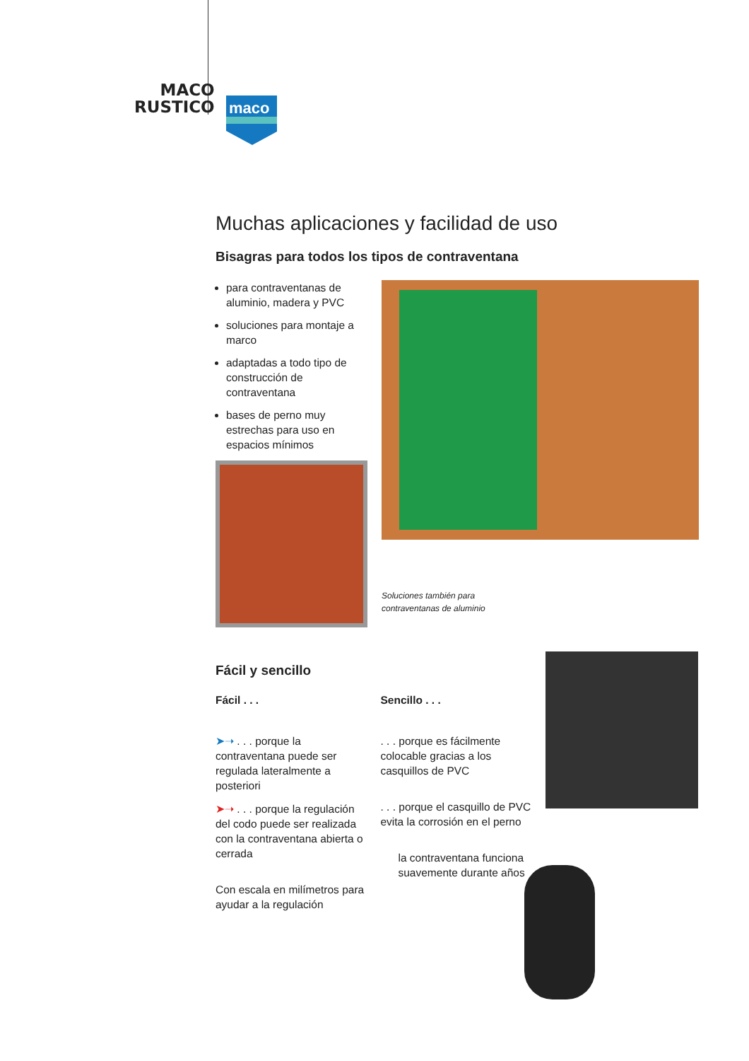MACO
RUSTICO
maco
Muchas aplicaciones y facilidad de uso
Bisagras para todos los tipos de contraventana
para contraventanas de aluminio, madera y PVC
soluciones para montaje a marco
adaptadas a todo tipo de construcción de contraventana
bases de perno muy estrechas para uso en espacios mínimos
Soluciones también para
contraventanas de aluminio
Fácil y sencillo
Fácil . . .
➤➝ . . . porque la contraventana puede ser regulada lateralmente a posteriori
➤➝ . . . porque la regulación del codo puede ser realizada con la contraventana abierta o cerrada
Con escala en milímetros para ayudar a la regulación
Sencillo . . .
. . . porque es fácilmente colocable gracias a los casquillos de PVC
. . . porque el casquillo de PVC evita la corrosión en el perno
la contraventana funciona suavemente durante años